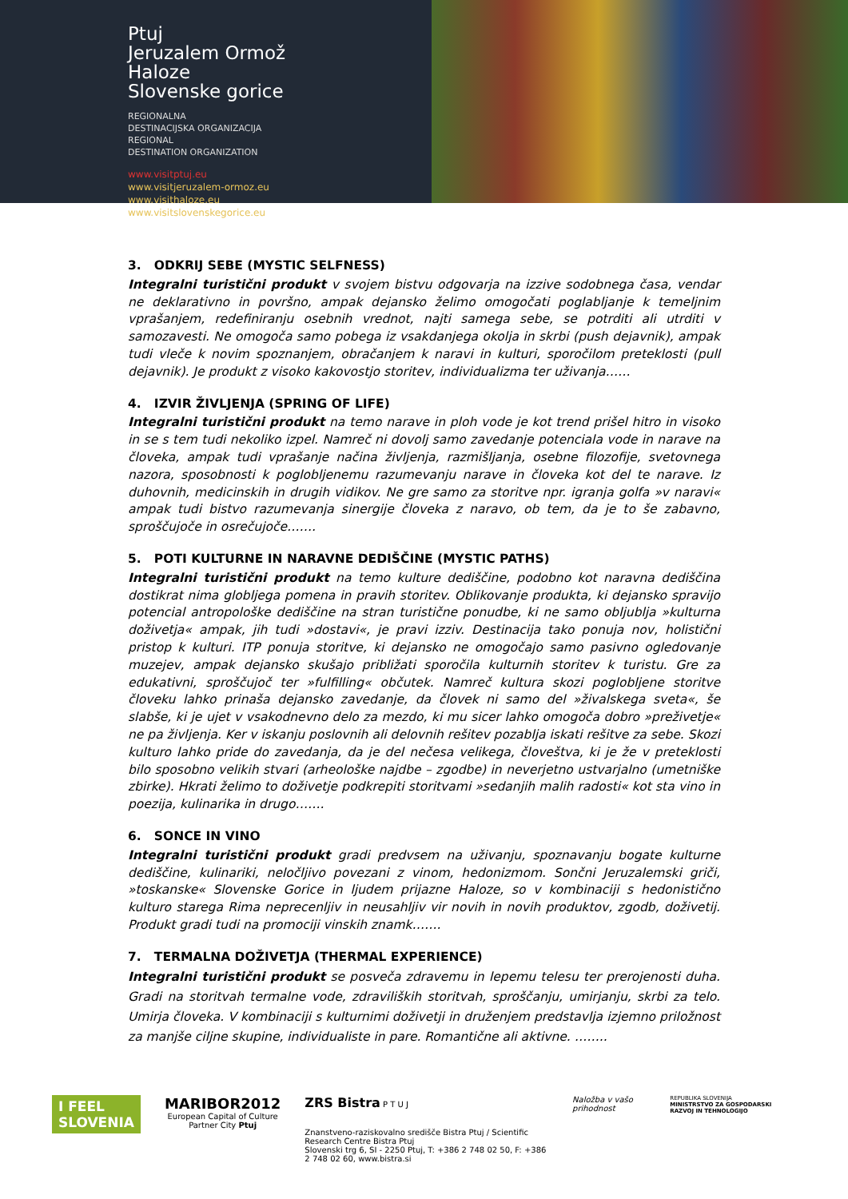Ptuj
Jeruzalem Ormož
Haloze
Slovenske gorice
REGIONALNA
DESTINACIJSKA ORGANIZACIJA
REGIONAL
DESTINATION ORGANIZATION
www.visitptuj.eu
www.visitjeruzalem-ormoz.eu
www.visithaloze.eu
www.visitslovenskegorice.eu
3. ODKRIJ SEBE (MYSTIC SELFNESS)
Integralni turistični produkt v svojem bistvu odgovarja na izzive sodobnega časa, vendar ne deklarativno in površno, ampak dejansko želimo omogočati poglabljanje k temeljnim vprašanjem, redefiniranju osebnih vrednot, najti samega sebe, se potrditi ali utrditi v samozavesti. Ne omogoča samo pobega iz vsakdanjega okolja in skrbi (push dejavnik), ampak tudi vleče k novim spoznanjem, obračanjem k naravi in kulturi, sporočilom preteklosti (pull dejavnik). Je produkt z visoko kakovostjo storitev, individualizma ter uživanja……
4. IZVIR ŽIVLJENJA (SPRING OF LIFE)
Integralni turistični produkt na temo narave in ploh vode je kot trend prišel hitro in visoko in se s tem tudi nekoliko izpel. Namreč ni dovolj samo zavedanje potenciala vode in narave na človeka, ampak tudi vprašanje načina življenja, razmišljanja, osebne filozofije, svetovnega nazora, sposobnosti k poglobljenemu razumevanju narave in človeka kot del te narave. Iz duhovnih, medicinskih in drugih vidikov. Ne gre samo za storitve npr. igranja golfa »v naravi« ampak tudi bistvo razumevanja sinergije človeka z naravo, ob tem, da je to še zabavno, sproščujoče in osrečujoče…….
5. POTI KULTURNE IN NARAVNE DEDIŠČINE (MYSTIC PATHS)
Integralni turistični produkt na temo kulture dediščine, podobno kot naravna dediščina dostikrat nima globljega pomena in pravih storitev. Oblikovanje produkta, ki dejansko spravijo potencial antropološke dediščine na stran turistične ponudbe, ki ne samo obljublja »kulturna doživetja« ampak, jih tudi »dostavi«, je pravi izziv. Destinacija tako ponuja nov, holistični pristop k kulturi. ITP ponuja storitve, ki dejansko ne omogočajo samo pasivno ogledovanje muzejev, ampak dejansko skušajo približati sporočila kulturnih storitev k turistu. Gre za edukativni, sproščujoč ter »fulfilling« občutek. Namreč kultura skozi poglobljene storitve človeku lahko prinaša dejansko zavedanje, da človek ni samo del »živalskega sveta«, še slabše, ki je ujet v vsakodnevno delo za mezdo, ki mu sicer lahko omogoča dobro »preživetje« ne pa življenja. Ker v iskanju poslovnih ali delovnih rešitev pozablja iskati rešitve za sebe. Skozi kulturo lahko pride do zavedanja, da je del nečesa velikega, človeštva, ki je že v preteklosti bilo sposobno velikih stvari (arheološke najdbe – zgodbe) in neverjetno ustvarjalno (umetniške zbirke). Hkrati želimo to doživetje podkrepiti storitvami »sedanjih malih radosti« kot sta vino in poezija, kulinarika in drugo…….
6. SONCE IN VINO
Integralni turistični produkt gradi predvsem na uživanju, spoznavanju bogate kulturne dediščine, kulinariki, neločljivo povezani z vinom, hedonizmom. Sončni Jeruzalemski griči, »toskanske« Slovenske Gorice in ljudem prijazne Haloze, so v kombinaciji s hedonistično kulturo starega Rima neprecenljiv in neusahljiv vir novih in novih produktov, zgodb, doživetij. Produkt gradi tudi na promociji vinskih znamk…….
7. TERMALNA DOŽIVETJA (THERMAL EXPERIENCE)
Integralni turistični produkt se posveča zdravemu in lepemu telesu ter prerojenosti duha. Gradi na storitvah termalne vode, zdraviliških storitvah, sproščanju, umirjanju, skrbi za telo. Umirja človeka. V kombinaciji s kulturnimi doživetji in druženjem predstavlja izjemno priložnost za manjše ciljne skupine, individualiste in pare. Romantične ali aktivne. ……..
I FEEL
SLOVENIA
MARIBOR2012
European Capital of Culture
Partner City Ptuj
ZRS Bistra P T U J
Znanstveno-raziskovalno središče Bistra Ptuj / Scientific Research Centre Bistra Ptuj
Slovenski trg 6, SI - 2250 Ptuj, T: +386 2 748 02 50, F: +386 2 748 02 60, www.bistra.si
Naložba v vašo prihodnost
REPUBLIKA SLOVENIJA
MINISTRSTVO ZA GOSPODARSKI RAZVOJ IN TEHNOLOGIJO